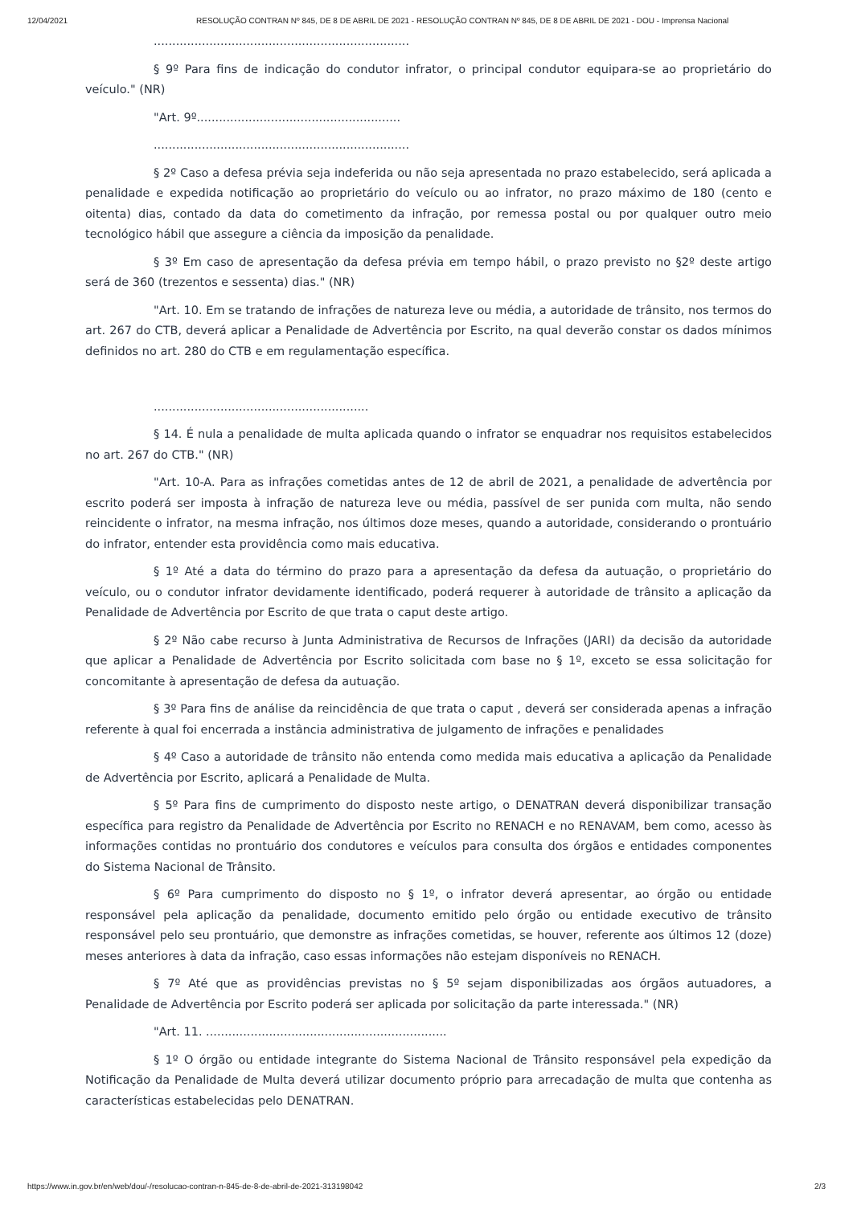12/04/2021 RESOLUÇÃO CONTRAN Nº 845, DE 8 DE ABRIL DE 2021 - RESOLUÇÃO CONTRAN Nº 845, DE 8 DE ABRIL DE 2021 - DOU - Imprensa Nacional
.....................................................................
§ 9º Para fins de indicação do condutor infrator, o principal condutor equipara-se ao proprietário do veículo." (NR)
"Art. 9º.......................................................
.....................................................................
§ 2º Caso a defesa prévia seja indeferida ou não seja apresentada no prazo estabelecido, será aplicada a penalidade e expedida notificação ao proprietário do veículo ou ao infrator, no prazo máximo de 180 (cento e oitenta) dias, contado da data do cometimento da infração, por remessa postal ou por qualquer outro meio tecnológico hábil que assegure a ciência da imposição da penalidade.
§ 3º Em caso de apresentação da defesa prévia em tempo hábil, o prazo previsto no §2º deste artigo será de 360 (trezentos e sessenta) dias." (NR)
"Art. 10. Em se tratando de infrações de natureza leve ou média, a autoridade de trânsito, nos termos do art. 267 do CTB, deverá aplicar a Penalidade de Advertência por Escrito, na qual deverão constar os dados mínimos definidos no art. 280 do CTB e em regulamentação específica.
..........................................................
§ 14. É nula a penalidade de multa aplicada quando o infrator se enquadrar nos requisitos estabelecidos no art. 267 do CTB." (NR)
"Art. 10-A. Para as infrações cometidas antes de 12 de abril de 2021, a penalidade de advertência por escrito poderá ser imposta à infração de natureza leve ou média, passível de ser punida com multa, não sendo reincidente o infrator, na mesma infração, nos últimos doze meses, quando a autoridade, considerando o prontuário do infrator, entender esta providência como mais educativa.
§ 1º Até a data do término do prazo para a apresentação da defesa da autuação, o proprietário do veículo, ou o condutor infrator devidamente identificado, poderá requerer à autoridade de trânsito a aplicação da Penalidade de Advertência por Escrito de que trata o caput deste artigo.
§ 2º Não cabe recurso à Junta Administrativa de Recursos de Infrações (JARI) da decisão da autoridade que aplicar a Penalidade de Advertência por Escrito solicitada com base no § 1º, exceto se essa solicitação for concomitante à apresentação de defesa da autuação.
§ 3º Para fins de análise da reincidência de que trata o caput , deverá ser considerada apenas a infração referente à qual foi encerrada a instância administrativa de julgamento de infrações e penalidades
§ 4º Caso a autoridade de trânsito não entenda como medida mais educativa a aplicação da Penalidade de Advertência por Escrito, aplicará a Penalidade de Multa.
§ 5º Para fins de cumprimento do disposto neste artigo, o DENATRAN deverá disponibilizar transação específica para registro da Penalidade de Advertência por Escrito no RENACH e no RENAVAM, bem como, acesso às informações contidas no prontuário dos condutores e veículos para consulta dos órgãos e entidades componentes do Sistema Nacional de Trânsito.
§ 6º Para cumprimento do disposto no § 1º, o infrator deverá apresentar, ao órgão ou entidade responsável pela aplicação da penalidade, documento emitido pelo órgão ou entidade executivo de trânsito responsável pelo seu prontuário, que demonstre as infrações cometidas, se houver, referente aos últimos 12 (doze) meses anteriores à data da infração, caso essas informações não estejam disponíveis no RENACH.
§ 7º Até que as providências previstas no § 5º sejam disponibilizadas aos órgãos autuadores, a Penalidade de Advertência por Escrito poderá ser aplicada por solicitação da parte interessada." (NR)
"Art. 11. .................................................................
§ 1º O órgão ou entidade integrante do Sistema Nacional de Trânsito responsável pela expedição da Notificação da Penalidade de Multa deverá utilizar documento próprio para arrecadação de multa que contenha as características estabelecidas pelo DENATRAN.
https://www.in.gov.br/en/web/dou/-/resolucao-contran-n-845-de-8-de-abril-de-2021-313198042 2/3